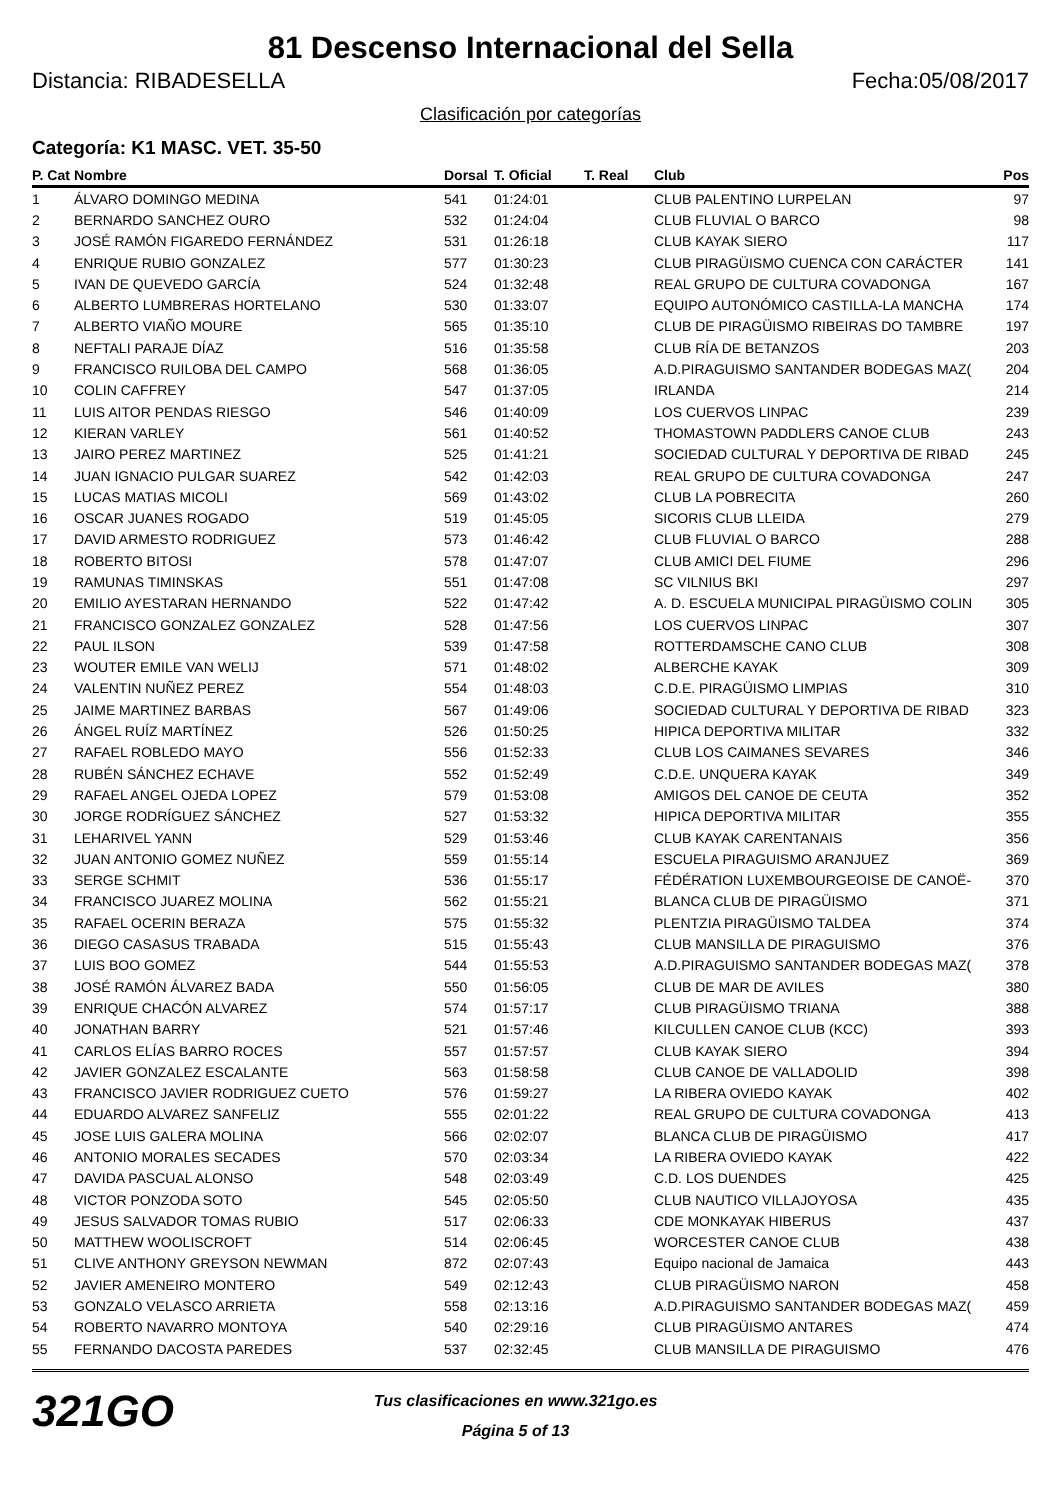81 Descenso Internacional del Sella
Distancia: RIBADESELLA Fecha:05/08/2017
Clasificación por categorías
Categoría: K1 MASC. VET. 35-50
| P. Cat | Nombre | Dorsal | T. Oficial | T. Real | Club | Pos |
| --- | --- | --- | --- | --- | --- | --- |
| 1 | ÁLVARO DOMINGO MEDINA | 541 | 01:24:01 | | CLUB PALENTINO LURPELAN | 97 |
| 2 | BERNARDO SANCHEZ OURO | 532 | 01:24:04 | | CLUB FLUVIAL O BARCO | 98 |
| 3 | JOSÉ RAMÓN FIGAREDO FERNÁNDEZ | 531 | 01:26:18 | | CLUB KAYAK SIERO | 117 |
| 4 | ENRIQUE RUBIO GONZALEZ | 577 | 01:30:23 | | CLUB PIRAGÜISMO CUENCA CON CARÁCTER | 141 |
| 5 | IVAN DE QUEVEDO GARCÍA | 524 | 01:32:48 | | REAL GRUPO DE CULTURA COVADONGA | 167 |
| 6 | ALBERTO LUMBRERAS HORTELANO | 530 | 01:33:07 | | EQUIPO AUTONÓMICO CASTILLA-LA MANCHA | 174 |
| 7 | ALBERTO VIAÑO MOURE | 565 | 01:35:10 | | CLUB DE PIRAGÜISMO RIBEIRAS DO TAMBRE | 197 |
| 8 | NEFTALI PARAJE DÍAZ | 516 | 01:35:58 | | CLUB RÍA DE BETANZOS | 203 |
| 9 | FRANCISCO RUILOBA DEL CAMPO | 568 | 01:36:05 | | A.D.PIRAGUISMO SANTANDER BODEGAS MAZ( | 204 |
| 10 | COLIN CAFFREY | 547 | 01:37:05 | | IRLANDA | 214 |
| 11 | LUIS AITOR PENDAS RIESGO | 546 | 01:40:09 | | LOS CUERVOS LINPAC | 239 |
| 12 | KIERAN VARLEY | 561 | 01:40:52 | | THOMASTOWN PADDLERS CANOE CLUB | 243 |
| 13 | JAIRO PEREZ MARTINEZ | 525 | 01:41:21 | | SOCIEDAD CULTURAL Y DEPORTIVA DE RIBAD | 245 |
| 14 | JUAN IGNACIO PULGAR SUAREZ | 542 | 01:42:03 | | REAL GRUPO DE CULTURA COVADONGA | 247 |
| 15 | LUCAS MATIAS MICOLI | 569 | 01:43:02 | | CLUB LA POBRECITA | 260 |
| 16 | OSCAR JUANES ROGADO | 519 | 01:45:05 | | SICORIS CLUB LLEIDA | 279 |
| 17 | DAVID ARMESTO RODRIGUEZ | 573 | 01:46:42 | | CLUB FLUVIAL O BARCO | 288 |
| 18 | ROBERTO BITOSI | 578 | 01:47:07 | | CLUB AMICI DEL FIUME | 296 |
| 19 | RAMUNAS TIMINSKAS | 551 | 01:47:08 | | SC VILNIUS BKI | 297 |
| 20 | EMILIO AYESTARAN HERNANDO | 522 | 01:47:42 | | A. D. ESCUELA MUNICIPAL PIRAGÜISMO COLIN | 305 |
| 21 | FRANCISCO GONZALEZ GONZALEZ | 528 | 01:47:56 | | LOS CUERVOS LINPAC | 307 |
| 22 | PAUL ILSON | 539 | 01:47:58 | | ROTTERDAMSCHE CANO CLUB | 308 |
| 23 | WOUTER EMILE VAN WELIJ | 571 | 01:48:02 | | ALBERCHE KAYAK | 309 |
| 24 | VALENTIN NUÑEZ PEREZ | 554 | 01:48:03 | | C.D.E. PIRAGÜISMO LIMPIAS | 310 |
| 25 | JAIME MARTINEZ BARBAS | 567 | 01:49:06 | | SOCIEDAD CULTURAL Y DEPORTIVA DE RIBAD | 323 |
| 26 | ÁNGEL RUÍZ MARTÍNEZ | 526 | 01:50:25 | | HIPICA DEPORTIVA MILITAR | 332 |
| 27 | RAFAEL ROBLEDO MAYO | 556 | 01:52:33 | | CLUB LOS CAIMANES SEVARES | 346 |
| 28 | RUBÉN SÁNCHEZ ECHAVE | 552 | 01:52:49 | | C.D.E. UNQUERA KAYAK | 349 |
| 29 | RAFAEL ANGEL OJEDA LOPEZ | 579 | 01:53:08 | | AMIGOS DEL CANOE DE CEUTA | 352 |
| 30 | JORGE RODRÍGUEZ SÁNCHEZ | 527 | 01:53:32 | | HIPICA DEPORTIVA MILITAR | 355 |
| 31 | LEHARIVEL YANN | 529 | 01:53:46 | | CLUB KAYAK CARENTANAIS | 356 |
| 32 | JUAN ANTONIO GOMEZ NUÑEZ | 559 | 01:55:14 | | ESCUELA PIRAGUISMO ARANJUEZ | 369 |
| 33 | SERGE SCHMIT | 536 | 01:55:17 | | FÉDÉRATION LUXEMBOURGEOISE DE CANOË- | 370 |
| 34 | FRANCISCO JUAREZ MOLINA | 562 | 01:55:21 | | BLANCA CLUB DE PIRAGÜISMO | 371 |
| 35 | RAFAEL OCERIN BERAZA | 575 | 01:55:32 | | PLENTZIA PIRAGÜISMO TALDEA | 374 |
| 36 | DIEGO CASASUS TRABADA | 515 | 01:55:43 | | CLUB MANSILLA DE PIRAGUISMO | 376 |
| 37 | LUIS BOO GOMEZ | 544 | 01:55:53 | | A.D.PIRAGUISMO SANTANDER BODEGAS MAZ( | 378 |
| 38 | JOSÉ RAMÓN ÁLVAREZ BADA | 550 | 01:56:05 | | CLUB DE MAR DE AVILES | 380 |
| 39 | ENRIQUE CHACÓN ALVAREZ | 574 | 01:57:17 | | CLUB PIRAGÜISMO TRIANA | 388 |
| 40 | JONATHAN BARRY | 521 | 01:57:46 | | KILCULLEN CANOE CLUB (KCC) | 393 |
| 41 | CARLOS ELÍAS BARRO ROCES | 557 | 01:57:57 | | CLUB KAYAK SIERO | 394 |
| 42 | JAVIER GONZALEZ ESCALANTE | 563 | 01:58:58 | | CLUB CANOE DE VALLADOLID | 398 |
| 43 | FRANCISCO JAVIER RODRIGUEZ CUETO | 576 | 01:59:27 | | LA RIBERA OVIEDO KAYAK | 402 |
| 44 | EDUARDO ALVAREZ SANFELIZ | 555 | 02:01:22 | | REAL GRUPO DE CULTURA COVADONGA | 413 |
| 45 | JOSE LUIS GALERA MOLINA | 566 | 02:02:07 | | BLANCA CLUB DE PIRAGÜISMO | 417 |
| 46 | ANTONIO MORALES SECADES | 570 | 02:03:34 | | LA RIBERA OVIEDO KAYAK | 422 |
| 47 | DAVIDA PASCUAL ALONSO | 548 | 02:03:49 | | C.D. LOS DUENDES | 425 |
| 48 | VICTOR PONZODA SOTO | 545 | 02:05:50 | | CLUB NAUTICO VILLAJOYOSA | 435 |
| 49 | JESUS SALVADOR TOMAS RUBIO | 517 | 02:06:33 | | CDE MONKAYAK HIBERUS | 437 |
| 50 | MATTHEW WOOLISCROFT | 514 | 02:06:45 | | WORCESTER CANOE CLUB | 438 |
| 51 | CLIVE ANTHONY GREYSON NEWMAN | 872 | 02:07:43 | | Equipo nacional de Jamaica | 443 |
| 52 | JAVIER AMENEIRO MONTERO | 549 | 02:12:43 | | CLUB PIRAGÜISMO NARON | 458 |
| 53 | GONZALO VELASCO ARRIETA | 558 | 02:13:16 | | A.D.PIRAGUISMO SANTANDER BODEGAS MAZ( | 459 |
| 54 | ROBERTO NAVARRO MONTOYA | 540 | 02:29:16 | | CLUB PIRAGÜISMO ANTARES | 474 |
| 55 | FERNANDO DACOSTA PAREDES | 537 | 02:32:45 | | CLUB MANSILLA DE PIRAGUISMO | 476 |
321GO
Tus clasificaciones en www.321go.es
Página 5 of 13